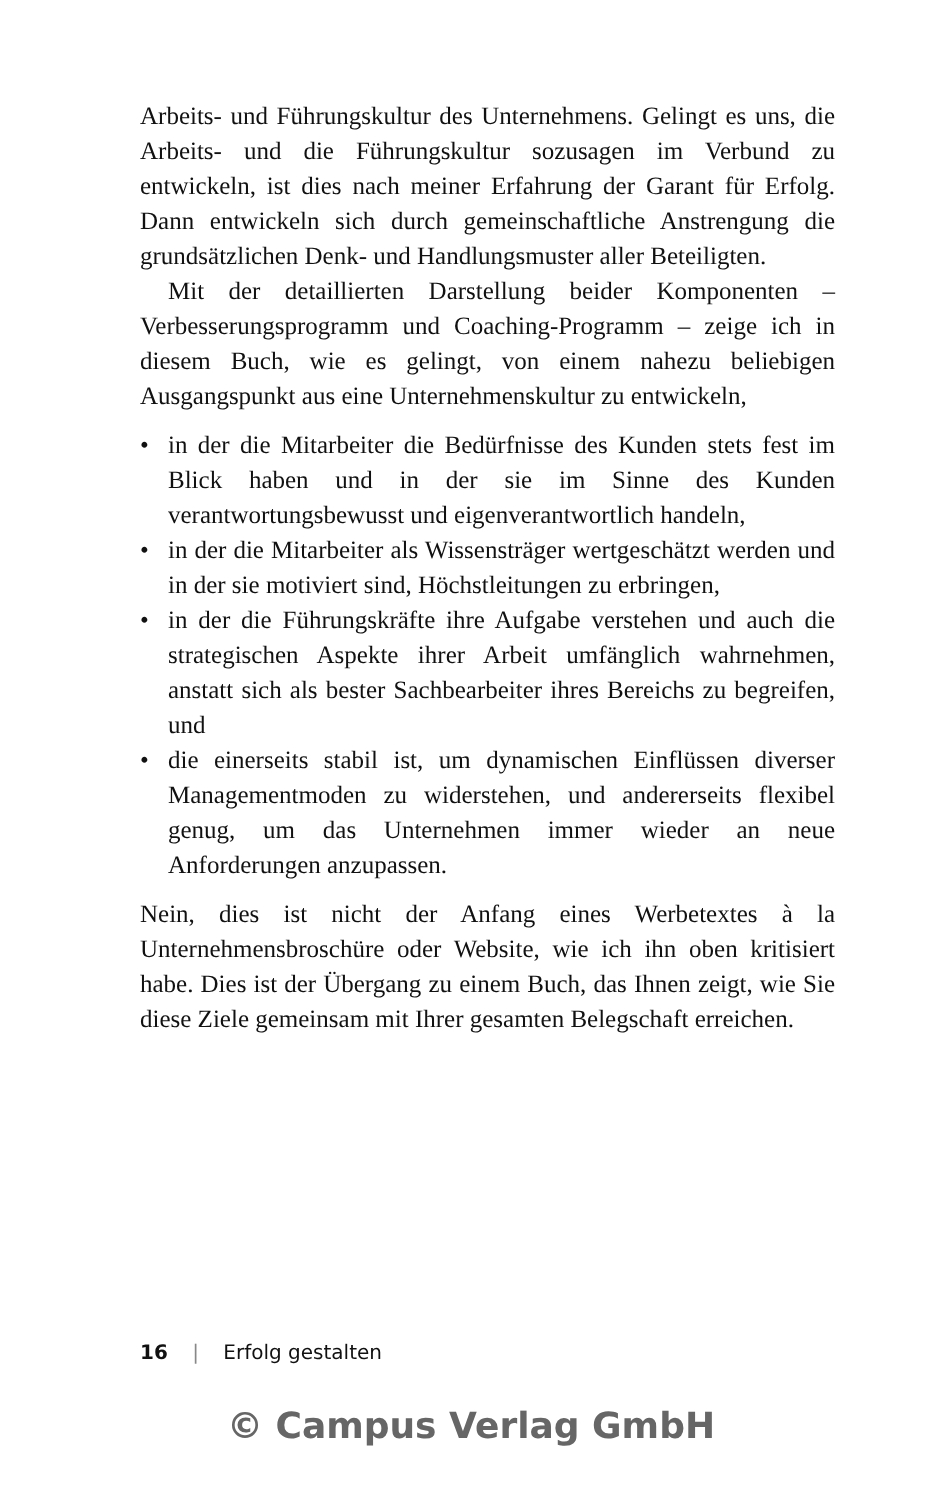Arbeits- und Führungskultur des Unternehmens. Gelingt es uns, die Arbeits- und die Führungskultur sozusagen im Verbund zu entwickeln, ist dies nach meiner Erfahrung der Garant für Erfolg. Dann entwickeln sich durch gemeinschaftliche Anstrengung die grundsätzlichen Denk- und Handlungsmuster aller Beteiligten.
Mit der detaillierten Darstellung beider Komponenten – Verbesserungsprogramm und Coaching-Programm – zeige ich in diesem Buch, wie es gelingt, von einem nahezu beliebigen Ausgangspunkt aus eine Unternehmenskultur zu entwickeln,
• in der die Mitarbeiter die Bedürfnisse des Kunden stets fest im Blick haben und in der sie im Sinne des Kunden verantwortungsbewusst und eigenverantwortlich handeln,
• in der die Mitarbeiter als Wissensträger wertgeschätzt werden und in der sie motiviert sind, Höchstleitungen zu erbringen,
• in der die Führungskräfte ihre Aufgabe verstehen und auch die strategischen Aspekte ihrer Arbeit umfänglich wahrnehmen, anstatt sich als bester Sachbearbeiter ihres Bereichs zu begreifen, und
• die einerseits stabil ist, um dynamischen Einflüssen diverser Managementmoden zu widerstehen, und andererseits flexibel genug, um das Unternehmen immer wieder an neue Anforderungen anzupassen.
Nein, dies ist nicht der Anfang eines Werbetextes à la Unternehmensbroschüre oder Website, wie ich ihn oben kritisiert habe. Dies ist der Übergang zu einem Buch, das Ihnen zeigt, wie Sie diese Ziele gemeinsam mit Ihrer gesamten Belegschaft erreichen.
16 | Erfolg gestalten
© Campus Verlag GmbH